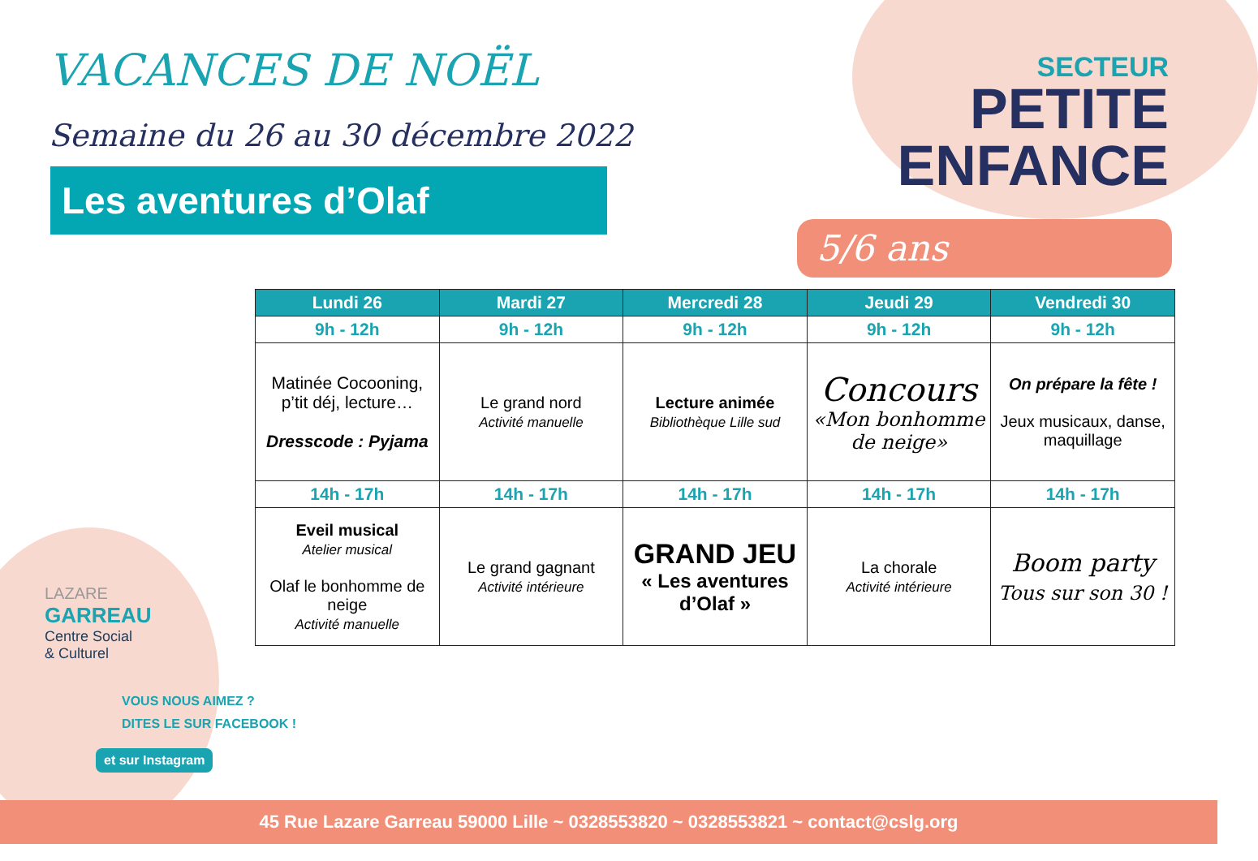VACANCES DE NOËL
Semaine du 26 au 30 décembre 2022
Les aventures d’Olaf
SECTEUR
PETITE
ENFANCE
5/6 ans
| Lundi 26 | Mardi 27 | Mercredi 28 | Jeudi 29 | Vendredi 30 |
| --- | --- | --- | --- | --- |
| 9h - 12h | 9h - 12h | 9h - 12h | 9h - 12h | 9h - 12h |
| Matinée Cocooning, p’tit déj, lecture… Dresscode : Pyjama | Le grand nord Activité manuelle | Lecture animée Bibliothèque Lille sud | Concours «Mon bonhomme de neige» | On prépare la fête ! Jeux musicaux, danse, maquillage |
| 14h - 17h | 14h - 17h | 14h - 17h | 14h - 17h | 14h - 17h |
| Eveil musical Atelier musical Olaf le bonhomme de neige Activité manuelle | Le grand gagnant Activité intérieure | GRAND JEU « Les aventures d’Olaf » | La chorale Activité intérieure | Boom party Tous sur son 30 ! |
LAZARE
GARREAU
Centre Social
& Culturel
VOUS NOUS AIMEZ ?
DITES LE SUR FACEBOOK !
et sur Instagram
45 Rue Lazare Garreau 59000 Lille ~ 0328553820 ~ 0328553821 ~ contact@cslg.org